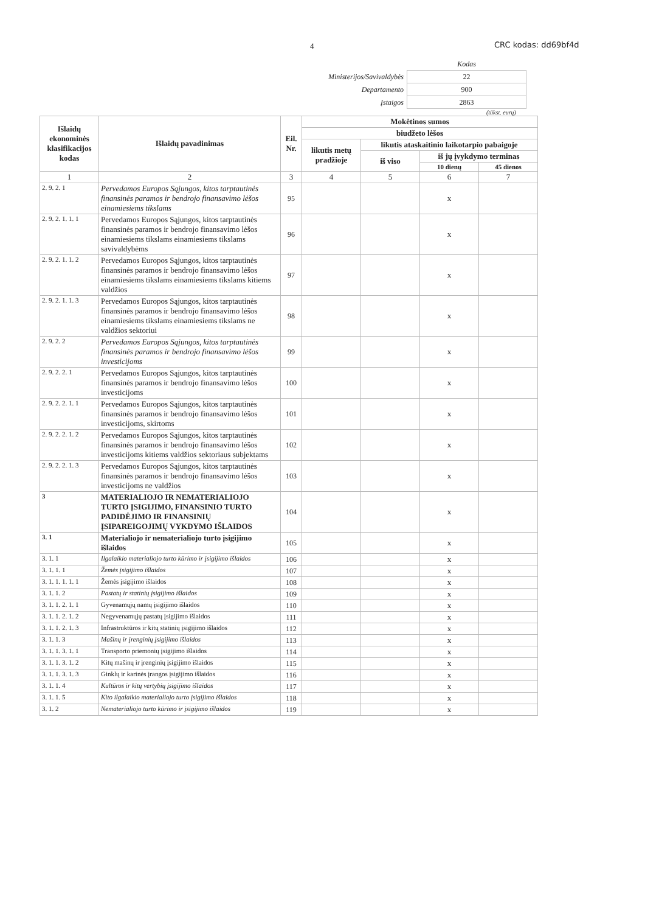4 CRC kodas: dd69bf4d
| | Kodas |
| Ministerijos/Savivaldybės | 22 |
| Departamento | 900 |
| Įstaigos | 2863 |
(tūkst. eurų)
| Išlaidų ekonominės klasifikacijos kodas | Išlaidų pavadinimas | Eil. Nr. | Mokėtinos sumos | | | |
| --- | --- | --- | --- | --- | --- | --- |
| | | | biudžeto lėšos | | | |
| | | | likutis metų pradžioje | likutis ataskaitinio laikotarpio pabaigoje | | |
| | | | | iš viso | iš jų įvykdymo terminas | |
| | | | | | 10 dienų | 45 dienos |
| 1 | 2 | 3 | 4 | 5 | 6 | 7 |
| 2. 9. 2. 1 | Pervedamos Europos Sąjungos, kitos tarptautinės finansinės paramos ir bendrojo finansavimo lėšos einamiesiems tikslams | 95 | | | x | |
| 2. 9. 2. 1. 1. 1 | Pervedamos Europos Sąjungos, kitos tarptautinės finansinės paramos ir bendrojo finansavimo lėšos einamiesiems tikslams einamiesiems tikslams savivaldybėms | 96 | | | x | |
| 2. 9. 2. 1. 1. 2 | Pervedamos Europos Sąjungos, kitos tarptautinės finansinės paramos ir bendrojo finansavimo lėšos einamiesiems tikslams einamiesiems tikslams kitiems valdžios | 97 | | | x | |
| 2. 9. 2. 1. 1. 3 | Pervedamos Europos Sąjungos, kitos tarptautinės finansinės paramos ir bendrojo finansavimo lėšos einamiesiems tikslams einamiesiems tikslams ne valdžios sektoriui | 98 | | | x | |
| 2. 9. 2. 2 | Pervedamos Europos Sąjungos, kitos tarptautinės finansinės paramos ir bendrojo finansavimo lėšos investicijoms | 99 | | | x | |
| 2. 9. 2. 2. 1 | Pervedamos Europos Sąjungos, kitos tarptautinės finansinės paramos ir bendrojo finansavimo lėšos investicijoms | 100 | | | x | |
| 2. 9. 2. 2. 1. 1 | Pervedamos Europos Sąjungos, kitos tarptautinės finansinės paramos ir bendrojo finansavimo lėšos investicijoms, skirtoms | 101 | | | x | |
| 2. 9. 2. 2. 1. 2 | Pervedamos Europos Sąjungos, kitos tarptautinės finansinės paramos ir bendrojo finansavimo lėšos investicijoms kitiems valdžios sektoriaus subjektams | 102 | | | x | |
| 2. 9. 2. 2. 1. 3 | Pervedamos Europos Sąjungos, kitos tarptautinės finansinės paramos ir bendrojo finansavimo lėšos investicijoms ne valdžios | 103 | | | x | |
| 3 | MATERIALIOJO IR NEMATERIALIOJO TURTO ĮSIGIJIMO, FINANSINIO TURTO PADIDĖJIMO IR FINANSINIŲ ĮSIPAREIGOJIMŲ VYKDYMO IŠLAIDOS | 104 | | | x | |
| 3. 1 | Materialiojo ir nematerialiojo turto įsigijimo išlaidos | 105 | | | x | |
| 3. 1. 1 | Ilgalaikio materialiojo turto kūrimo ir įsigijimo išlaidos | 106 | | | x | |
| 3. 1. 1. 1 | Žemės įsigijimo išlaidos | 107 | | | x | |
| 3. 1. 1. 1. 1. 1 | Žemės įsigijimo išlaidos | 108 | | | x | |
| 3. 1. 1. 2 | Pastatų ir statinių įsigijimo išlaidos | 109 | | | x | |
| 3. 1. 1. 2. 1. 1 | Gyvenamųjų namų įsigijimo išlaidos | 110 | | | x | |
| 3. 1. 1. 2. 1. 2 | Negyvenamųjų pastatų įsigijimo išlaidos | 111 | | | x | |
| 3. 1. 1. 2. 1. 3 | Infrastruktūros ir kitų statinių įsigijimo išlaidos | 112 | | | x | |
| 3. 1. 1. 3 | Mašinų ir įrenginių įsigijimo išlaidos | 113 | | | x | |
| 3. 1. 1. 3. 1. 1 | Transporto priemonių įsigijimo išlaidos | 114 | | | x | |
| 3. 1. 1. 3. 1. 2 | Kitų mašinų ir įrenginių įsigijimo išlaidos | 115 | | | x | |
| 3. 1. 1. 3. 1. 3 | Ginklų ir karinės įrangos įsigijimo išlaidos | 116 | | | x | |
| 3. 1. 1. 4 | Kultūros ir kitų vertybių įsigijimo išlaidos | 117 | | | x | |
| 3. 1. 1. 5 | Kito ilgalaikio materialiojo turto įsigijimo išlaidos | 118 | | | x | |
| 3. 1. 2 | Nematerialiojo turto kūrimo ir įsigijimo išlaidos | 119 | | | x | |